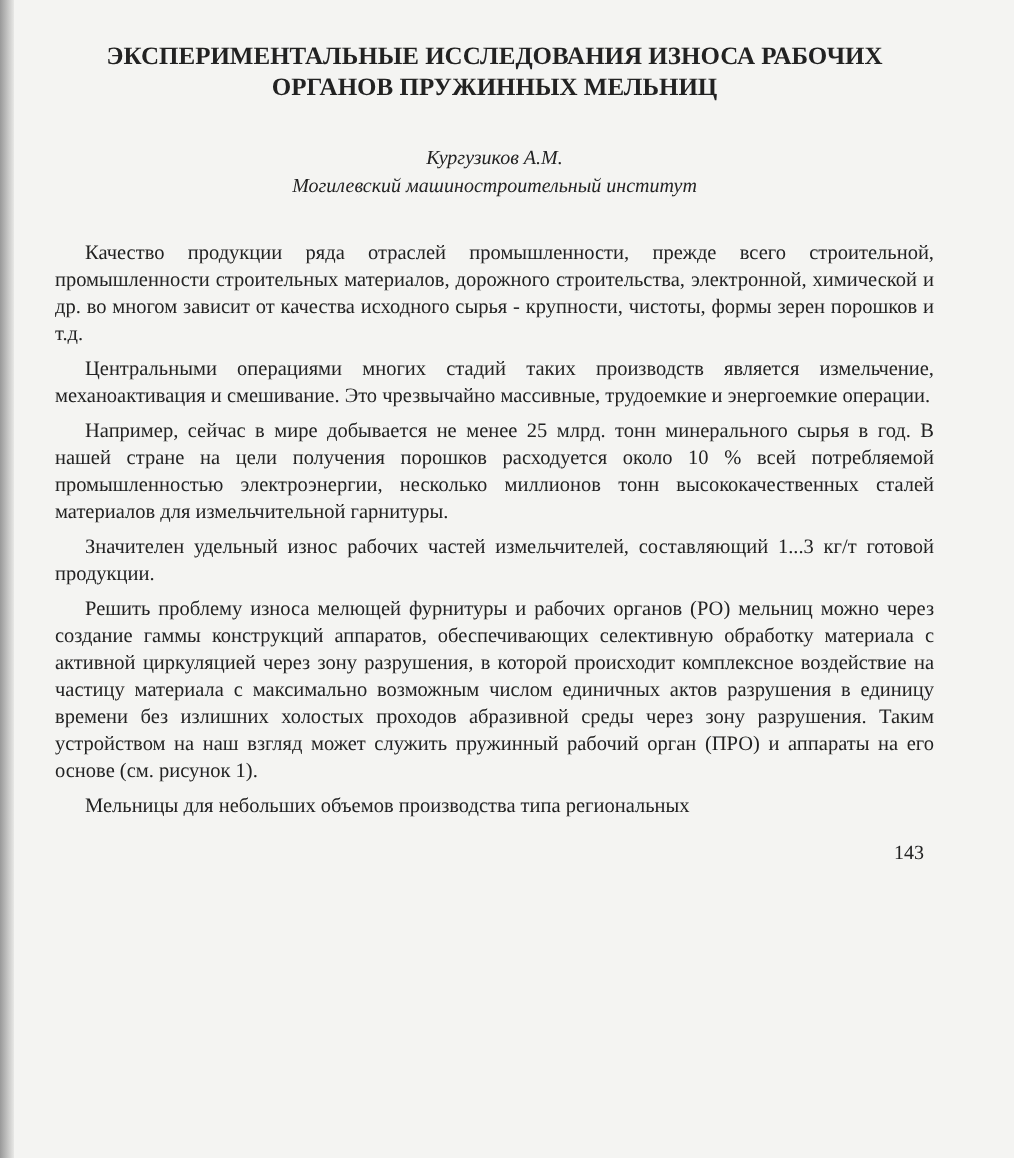ЭКСПЕРИМЕНТАЛЬНЫЕ ИССЛЕДОВАНИЯ ИЗНОСА РАБОЧИХ
ОРГАНОВ ПРУЖИННЫХ МЕЛЬНИЦ
Кургузиков А.М.
Могилевский машиностроительный институт
Качество продукции ряда отраслей промышленности, прежде всего строительной, промышленности строительных материалов, дорожного строительства, электронной, химической и др. во многом зависит от качества исходного сырья - крупности, чистоты, формы зерен порошков и т.д.
Центральными операциями многих стадий таких производств является измельчение, механоактивация и смешивание. Это чрезвычайно массивные, трудоемкие и энергоемкие операции.
Например, сейчас в мире добывается не менее 25 млрд. тонн минерального сырья в год. В нашей стране на цели получения порошков расходуется около 10 % всей потребляемой промышленностью электроэнергии, несколько миллионов тонн высококачественных сталей материалов для измельчительной гарнитуры.
Значителен удельный износ рабочих частей измельчителей, составляющий 1...3 кг/т готовой продукции.
Решить проблему износа мелющей фурнитуры и рабочих органов (РО) мельниц можно через создание гаммы конструкций аппаратов, обеспечивающих селективную обработку материала с активной циркуляцией через зону разрушения, в которой происходит комплексное воздействие на частицу материала с максимально возможным числом единичных актов разрушения в единицу времени без излишних холостых проходов абразивной среды через зону разрушения. Таким устройством на наш взгляд может служить пружинный рабочий орган (ПРО) и аппараты на его основе (см. рисунок 1).
Мельницы для небольших объемов производства типа региональных
143